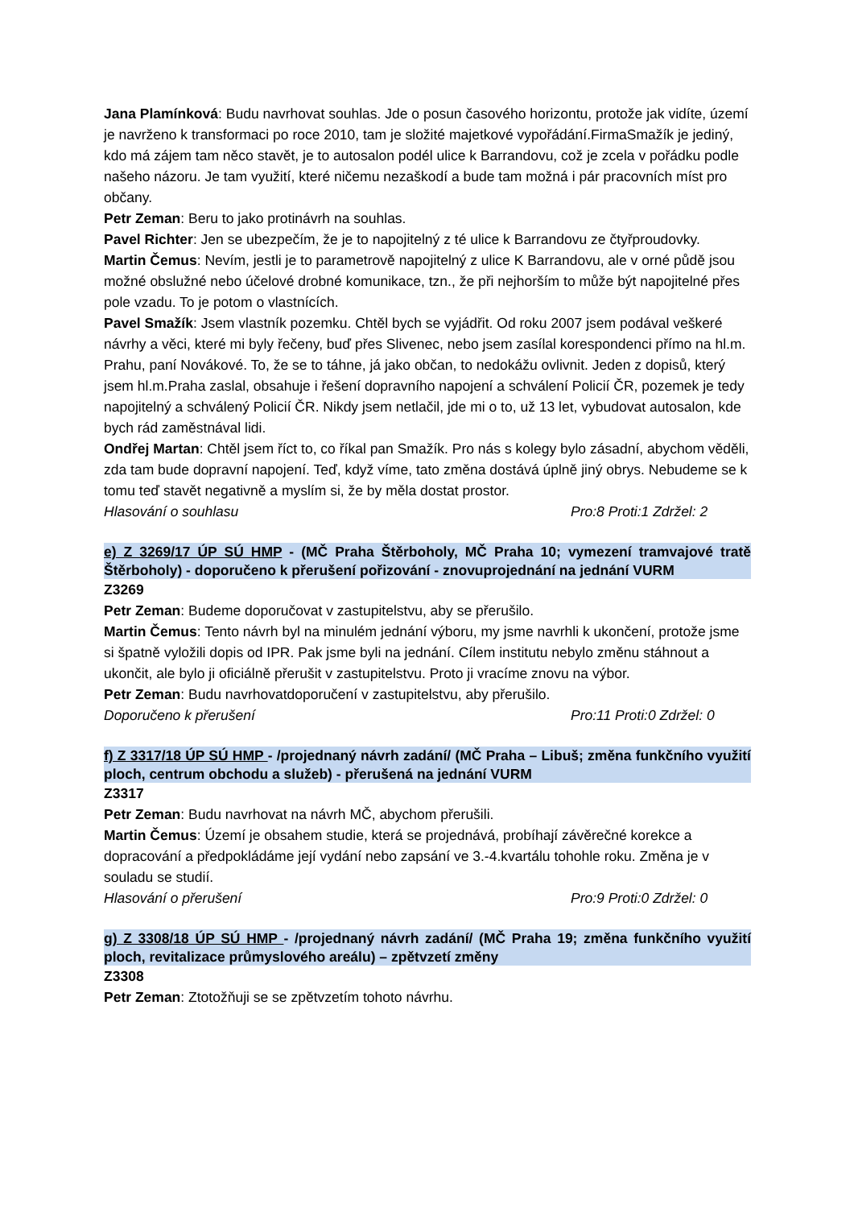Jana Plamínková: Budu navrhovat souhlas. Jde o posun časového horizontu, protože jak vidíte, území je navrženo k transformaci po roce 2010, tam je složité majetkové vypořádání.FirmaSmažík je jediný, kdo má zájem tam něco stavět, je to autosalon podél ulice k Barrandovu, což je zcela v pořádku podle našeho názoru. Je tam využití, které ničemu nezaškodí a bude tam možná i pár pracovních míst pro občany.
Petr Zeman: Beru to jako protinávrh na souhlas.
Pavel Richter: Jen se ubezpečím, že je to napojitelný z té ulice k Barrandovu ze čtyřproudovky.
Martin Čemus: Nevím, jestli je to parametrově napojitelný z ulice K Barrandovu, ale v orné půdě jsou možné obslužné nebo účelové drobné komunikace, tzn., že při nejhorším to může být napojitelné přes pole vzadu. To je potom o vlastnících.
Pavel Smažík: Jsem vlastník pozemku. Chtěl bych se vyjádřit. Od roku 2007 jsem podával veškeré návrhy a věci, které mi byly řečeny, buď přes Slivenec, nebo jsem zasílal korespondenci přímo na hl.m. Prahu, paní Novákové. To, že se to táhne, já jako občan, to nedokážu ovlivnit. Jeden z dopisů, který jsem hl.m.Praha zaslal, obsahuje i řešení dopravního napojení a schválení Policií ČR, pozemek je tedy napojitelný a schválený Policií ČR. Nikdy jsem netlačil, jde mi o to, už 13 let, vybudovat autosalon, kde bych rád zaměstnával lidi.
Ondřej Martan: Chtěl jsem říct to, co říkal pan Smažík. Pro nás s kolegy bylo zásadní, abychom věděli, zda tam bude dopravní napojení. Teď, když víme, tato změna dostává úplně jiný obrys. Nebudeme se k tomu teď stavět negativně a myslím si, že by měla dostat prostor.
Hlasování o souhlasu Pro:8 Proti:1 Zdržel: 2
e) Z 3269/17 ÚP SÚ HMP - (MČ Praha Štěrboholy, MČ Praha 10; vymezení tramvajové tratě Štěrboholy) - doporučeno k přerušení pořizování - znovuprojednání na jednání VURM
Z3269
Petr Zeman: Budeme doporučovat v zastupitelstvu, aby se přerušilo.
Martin Čemus: Tento návrh byl na minulém jednání výboru, my jsme navrhli k ukončení, protože jsme si špatně vyložili dopis od IPR. Pak jsme byli na jednání. Cílem institutu nebylo změnu stáhnout a ukončit, ale bylo ji oficiálně přerušit v zastupitelstvu. Proto ji vracíme znovu na výbor.
Petr Zeman: Budu navrhovatdoporučení v zastupitelstvu, aby přerušilo.
Doporučeno k přerušení Pro:11 Proti:0 Zdržel: 0
f) Z 3317/18 ÚP SÚ HMP - /projednaný návrh zadání/ (MČ Praha – Libuš; změna funkčního využití ploch, centrum obchodu a služeb) - přerušená na jednání VURM
Z3317
Petr Zeman: Budu navrhovat na návrh MČ, abychom přerušili.
Martin Čemus: Území je obsahem studie, která se projednává, probíhají závěrečné korekce a dopracování a předpokládáme její vydání nebo zapsání ve 3.-4.kvartálu tohohle roku. Změna je v souladu se studií.
Hlasování o přerušení Pro:9 Proti:0 Zdržel: 0
g) Z 3308/18 ÚP SÚ HMP - /projednaný návrh zadání/ (MČ Praha 19; změna funkčního využití ploch, revitalizace průmyslového areálu) – zpětvzetí změny
Z3308
Petr Zeman: Ztotožňuji se se zpětvzetím tohoto návrhu.